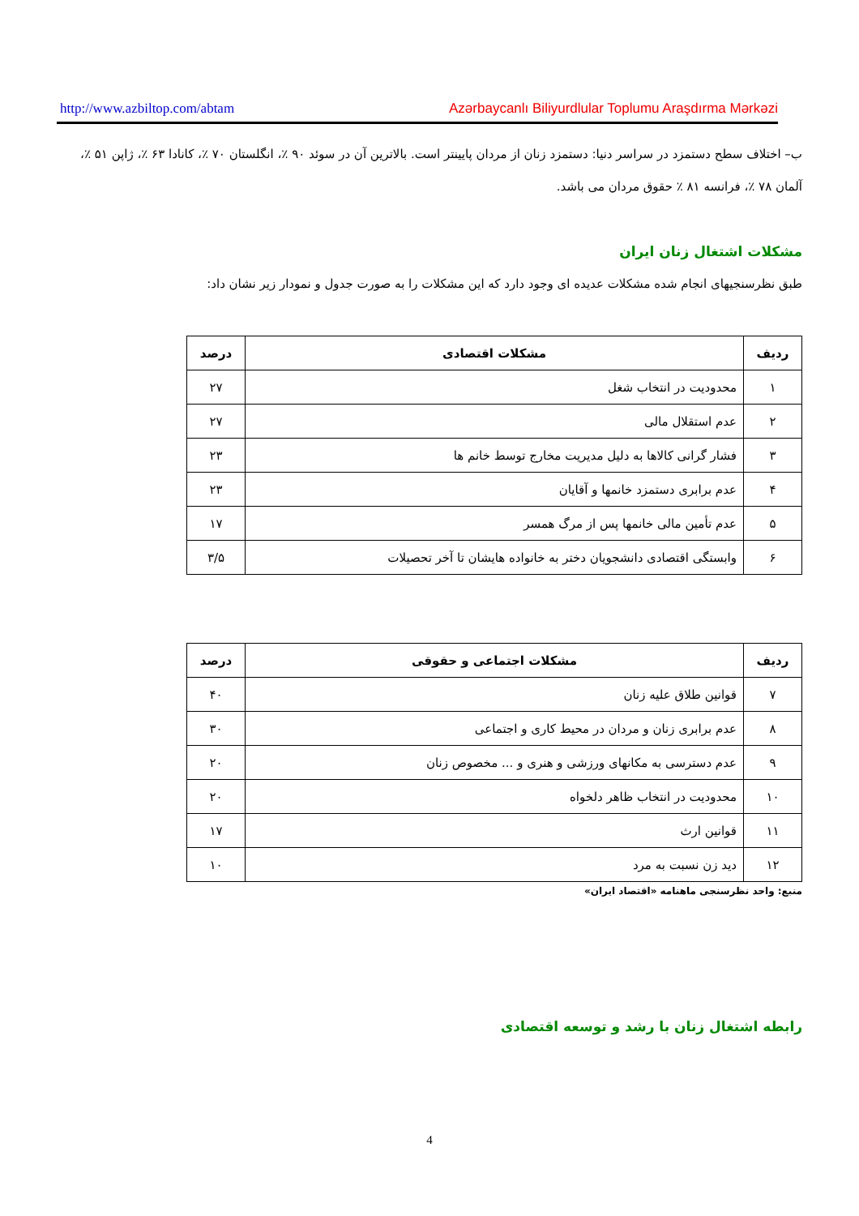http://www.azbiltop.com/abtam Azərbaycanlı Biliyurdlular Toplumu Araşdırma Mərkəzi
ب– اختلاف سطح دستمزد در سراسر دنیا: دستمزد زنان از مردان پایینتر است. بالاترین آن در سوئد ۹۰ ٪، انگلستان ۷۰ ٪، کانادا ۶۳ ٪، ژاپن ۵۱ ٪، آلمان ۷۸ ٪، فرانسه ۸۱ ٪ حقوق مردان می باشد.
مشکلات اشتغال زنان ایران
طبق نظرسنجیهای انجام شده مشکلات عدیده ای وجود دارد که این مشکلات را به صورت جدول و نمودار زیر نشان داد:
| ردیف | مشکلات اقتصادی | درصد |
| --- | --- | --- |
| ۱ | محدودیت در انتخاب شغل | ۲۷ |
| ۲ | عدم استقلال مالی | ۲۷ |
| ۳ | فشار گرانی کالاها به دلیل مدیریت مخارج توسط خانم ها | ۲۳ |
| ۴ | عدم برابری دستمزد خانمها و آقایان | ۲۳ |
| ۵ | عدم تأمین مالی خانمها پس از مرگ همسر | ۱۷ |
| ۶ | وابستگی اقتصادی دانشجویان دختر به خانواده هایشان تا آخر تحصیلات | ۳/۵ |
| ردیف | مشکلات اجتماعی و حقوقی | درصد |
| --- | --- | --- |
| ۷ | قوانین طلاق علیه زنان | ۴۰ |
| ۸ | عدم برابری زنان و مردان در محیط کاری و اجتماعی | ۳۰ |
| ۹ | عدم دسترسی به مکانهای ورزشی و هنری و ... مخصوص زنان | ۲۰ |
| ۱۰ | محدودیت در انتخاب ظاهر دلخواه | ۲۰ |
| ۱۱ | قوانین ارث | ۱۷ |
| ۱۲ | دید زن نسبت به مرد | ۱۰ |
منبع: واحد نظرسنجی ماهنامه «اقتصاد ایران»
رابطه اشتغال زنان با رشد و توسعه اقتصادی
4